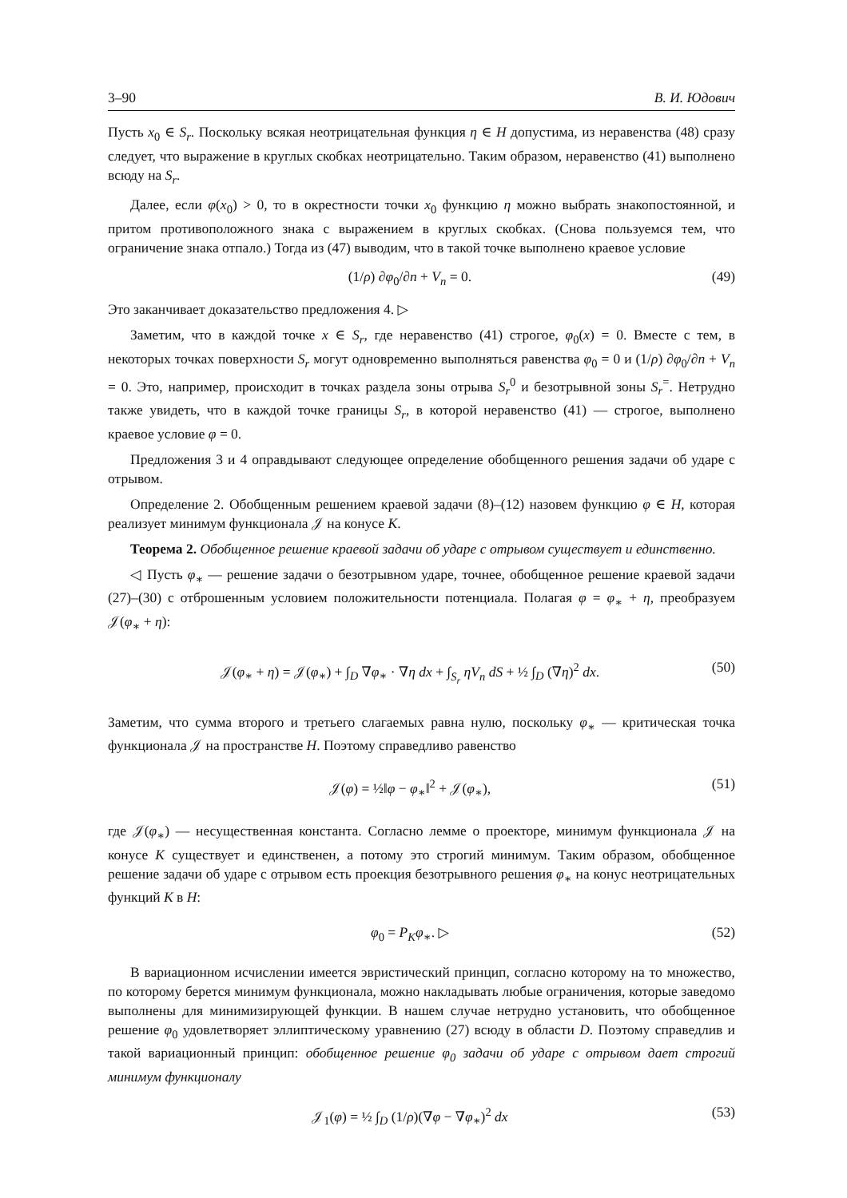3–90 В. И. Юдович
Пусть x<sub>0</sub> ∈ S<sub>r</sub>. Поскольку всякая неотрицательная функция η ∈ H допустима, из неравенства (48) сразу следует, что выражение в круглых скобках неотрицательно. Таким образом, неравенство (41) выполнено всюду на S<sub>r</sub>.
Далее, если φ(x<sub>0</sub>) > 0, то в окрестности точки x<sub>0</sub> функцию η можно выбрать знакопостоянной, и притом противоположного знака с выражением в круглых скобках. (Снова пользуемся тем, что ограничение знака отпало.) Тогда из (47) выводим, что в такой точке выполнено краевое условие
(1/ρ) ∂φ<sub>0</sub>/∂n + V<sub>n</sub> = 0. (49)
Это заканчивает доказательство предложения 4. ▷
Заметим, что в каждой точке x ∈ S<sub>r</sub>, где неравенство (41) строгое, φ<sub>0</sub>(x) = 0. Вместе с тем, в некоторых точках поверхности S<sub>r</sub> могут одновременно выполняться равенства φ<sub>0</sub> = 0 и (1/ρ) ∂φ<sub>0</sub>/∂n + V<sub>n</sub> = 0. Это, например, происходит в точках раздела зоны отрыва S<sub>r</sub><sup>0</sup> и безотрывной зоны S<sub>r</sub><sup>=</sup>. Нетрудно также увидеть, что в каждой точке границы S<sub>r</sub>, в которой неравенство (41) — строгое, выполнено краевое условие φ = 0.
Предложения 3 и 4 оправдывают следующее определение обобщенного решения задачи об ударе с отрывом.
Определение 2. Обобщенным решением краевой задачи (8)–(12) назовем функцию φ ∈ H, которая реализует минимум функционала 𝒥 на конусе K.
Теорема 2. Обобщенное решение краевой задачи об ударе с отрывом существует и единственно.
◁ Пусть φ<sub>∗</sub> — решение задачи о безотрывном ударе, точнее, обобщенное решение краевой задачи (27)–(30) с отброшенным условием положительности потенциала. Полагая φ = φ<sub>∗</sub> + η, преобразуем 𝒥(φ<sub>∗</sub> + η):
𝒥(φ<sub>∗</sub> + η) = 𝒥(φ<sub>∗</sub>) + ∫<sub>D</sub> ∇φ<sub>∗</sub> · ∇η dx + ∫<sub>S<sub>r</sub></sub> ηV<sub>n</sub> dS + ½ ∫<sub>D</sub> (∇η)<sup>2</sup> dx. (50)
Заметим, что сумма второго и третьего слагаемых равна нулю, поскольку φ<sub>∗</sub> — критическая точка функционала 𝒥 на пространстве H. Поэтому справедливо равенство
𝒥(φ) = ½‖φ − φ<sub>∗</sub>‖<sup>2</sup> + 𝒥(φ<sub>∗</sub>), (51)
где 𝒥(φ<sub>∗</sub>) — несущественная константа. Согласно лемме о проекторе, минимум функционала 𝒥 на конусе K существует и единственен, а потому это строгий минимум. Таким образом, обобщенное решение задачи об ударе с отрывом есть проекция безотрывного решения φ<sub>∗</sub> на конус неотрицательных функций K в H:
φ<sub>0</sub> = P<sub>K</sub>φ<sub>∗</sub>. ▷ (52)
В вариационном исчислении имеется эвристический принцип, согласно которому на то множество, по которому берется минимум функционала, можно накладывать любые ограничения, которые заведомо выполнены для минимизирующей функции. В нашем случае нетрудно установить, что обобщенное решение φ<sub>0</sub> удовлетворяет эллиптическому уравнению (27) всюду в области D. Поэтому справедлив и такой вариационный принцип: обобщенное решение φ<sub>0</sub> задачи об ударе с отрывом дает строгий минимум функционалу
𝒥<sub>1</sub>(φ) = ½ ∫<sub>D</sub> (1/ρ)(∇φ − ∇φ<sub>∗</sub>)<sup>2</sup> dx (53)